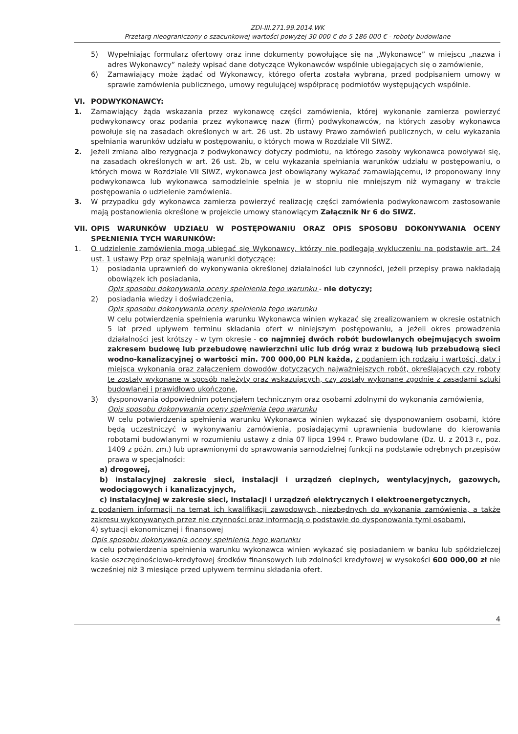ZDI-III.271.99.2014.WK
Przetarg nieograniczony o szacunkowej wartości powyżej 30 000 € do 5 186 000 € - roboty budowlane
5) Wypełniając formularz ofertowy oraz inne dokumenty powołujące się na „Wykonawcę” w miejscu „nazwa i adres Wykonawcy” należy wpisać dane dotyczące Wykonawców wspólnie ubiegających się o zamówienie,
6) Zamawiający może żądać od Wykonawcy, którego oferta została wybrana, przed podpisaniem umowy w sprawie zamówienia publicznego, umowy regulującej współpracę podmiotów występujących wspólnie.
VI. PODWYKONAWCY:
1. Zamawiający żąda wskazania przez wykonawcę części zamówienia, której wykonanie zamierza powierzyć podwykonawcy oraz podania przez wykonawcę nazw (firm) podwykonawców, na których zasoby wykonawca powołuje się na zasadach określonych w art. 26 ust. 2b ustawy Prawo zamówień publicznych, w celu wykazania spełniania warunków udziału w postępowaniu, o których mowa w Rozdziale VII SIWZ.
2. Jeżeli zmiana albo rezygnacja z podwykonawcy dotyczy podmiotu, na którego zasoby wykonawca powoływał się, na zasadach określonych w art. 26 ust. 2b, w celu wykazania spełniania warunków udziału w postępowaniu, o których mowa w Rozdziale VII SIWZ, wykonawca jest obowiązany wykazać zamawiającemu, iż proponowany inny podwykonawca lub wykonawca samodzielnie spełnia je w stopniu nie mniejszym niż wymagany w trakcie postępowania o udzielenie zamówienia.
3. W przypadku gdy wykonawca zamierza powierzyć realizację części zamówienia podwykonawcom zastosowanie mają postanowienia określone w projekcie umowy stanowiącym Załącznik Nr 6 do SIWZ.
VII.
OPIS WARUNKÓW UDZIAŁU W POSTĘPOWANIU ORAZ OPIS SPOSOBU DOKONYWANIA OCENY SPEŁNIENIA TYCH WARUNKÓW:
1. O udzielenie zamówienia mogą ubiegać się Wykonawcy, którzy nie podlegają wykluczeniu na podstawie art. 24 ust. 1 ustawy Pzp oraz spełniają warunki dotyczące:
1) posiadania uprawnień do wykonywania określonej działalności lub czynności, jeżeli przepisy prawa nakładają obowiązek ich posiadania,
Opis sposobu dokonywania oceny spełnienia tego warunku - nie dotyczy;
2) posiadania wiedzy i doświadczenia,
Opis sposobu dokonywania oceny spełnienia tego warunku
W celu potwierdzenia spełnienia warunku Wykonawca winien wykazać się zrealizowaniem w okresie ostatnich 5 lat przed upływem terminu składania ofert w niniejszym postępowaniu, a jeżeli okres prowadzenia działalności jest krótszy - w tym okresie - co najmniej dwóch robót budowlanych obejmujących swoim zakresem budowę lub przebudowę nawierzchni ulic lub dróg wraz z budową lub przebudową sieci wodno-kanalizacyjnej o wartości min. 700 000,00 PLN każda, z podaniem ich rodzaju i wartości, daty i miejsca wykonania oraz załączeniem dowodów dotyczących najważniejszych robót, określających czy roboty te zostały wykonane w sposób należyty oraz wskazujących, czy zostały wykonane zgodnie z zasadami sztuki budowlanej i prawidłowo ukończone,
3) dysponowania odpowiednim potencjałem technicznym oraz osobami zdolnymi do wykonania zamówienia,
Opis sposobu dokonywania oceny spełnienia tego warunku
W celu potwierdzenia spełnienia warunku Wykonawca winien wykazać się dysponowaniem osobami, które będą uczestniczyć w wykonywaniu zamówienia, posiadającymi uprawnienia budowlane do kierowania robotami budowlanymi w rozumieniu ustawy z dnia 07 lipca 1994 r. Prawo budowlane (Dz. U. z 2013 r., poz. 1409 z późn. zm.) lub uprawnionymi do sprawowania samodzielnej funkcji na podstawie odrębnych przepisów prawa w specjalności:
a) drogowej,
b) instalacyjnej zakresie sieci, instalacji i urządzeń cieplnych, wentylacyjnych, gazowych, wodociągowych i kanalizacyjnych,
c) instalacyjnej w zakresie sieci, instalacji i urządzeń elektrycznych i elektroenergetycznych,
z podaniem informacji na temat ich kwalifikacji zawodowych, niezbędnych do wykonania zamówienia, a także zakresu wykonywanych przez nie czynności oraz informacją o podstawie do dysponowania tymi osobami,
4) sytuacji ekonomicznej i finansowej
Opis sposobu dokonywania oceny spełnienia tego warunku
w celu potwierdzenia spełnienia warunku wykonawca winien wykazać się posiadaniem w banku lub spółdzielczej kasie oszczędnościowo-kredytowej środków finansowych lub zdolności kredytowej w wysokości 600 000,00 zł nie wcześniej niż 3 miesiące przed upływem terminu składania ofert.
4